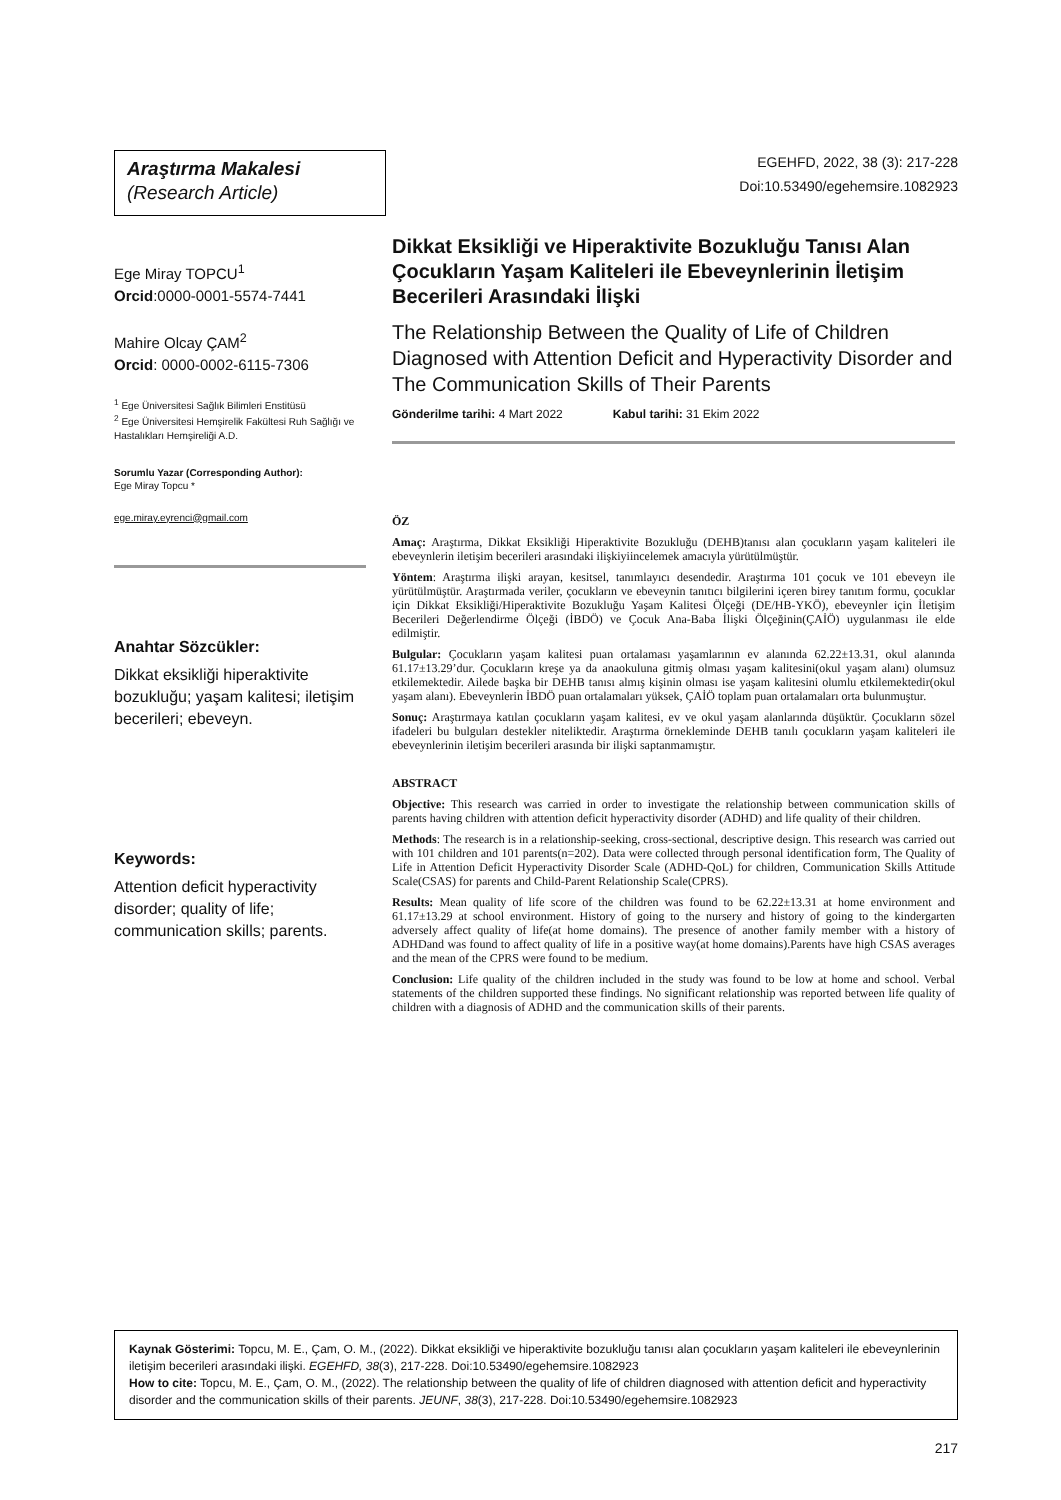Araştırma Makalesi
(Research Article)
EGEHFD, 2022, 38 (3): 217-228
Doi:10.53490/egehemsire.1082923
Ege Miray TOPCU<sup>1</sup>
Orcid:0000-0001-5574-7441
Mahire Olcay ÇAM<sup>2</sup>
Orcid: 0000-0002-6115-7306
<sup>1</sup> Ege Üniversitesi Sağlık Bilimleri Enstitüsü
<sup>2</sup> Ege Üniversitesi Hemşirelik Fakültesi Ruh Sağlığı ve Hastalıkları Hemşireliği A.D.
Sorumlu Yazar (Corresponding Author):
Ege Miray Topcu *
ege.miray.eyrenci@gmail.com
Anahtar Sözcükler:
Dikkat eksikliği hiperaktivite bozukluğu; yaşam kalitesi; iletişim becerileri; ebeveyn.
Keywords:
Attention deficit hyperactivity disorder; quality of life; communication skills; parents.
Dikkat Eksikliği ve Hiperaktivite Bozukluğu Tanısı Alan Çocukların Yaşam Kaliteleri ile Ebeveynlerinin İletişim Becerileri Arasındaki İlişki
The Relationship Between the Quality of Life of Children Diagnosed with Attention Deficit and Hyperactivity Disorder and The Communication Skills of Their Parents
Gönderilme tarihi: 4 Mart 2022 Kabul tarihi: 31 Ekim 2022
ÖZ
Amaç: Araştırma, Dikkat Eksikliği Hiperaktivite Bozukluğu (DEHB)tanısı alan çocukların yaşam kaliteleri ile ebeveynlerin iletişim becerileri arasındaki ilişkiyiincelemek amacıyla yürütülmüştür.
Yöntem: Araştırma ilişki arayan, kesitsel, tanımlayıcı desendedir. Araştırma 101 çocuk ve 101 ebeveyn ile yürütülmüştür. Araştırmada veriler, çocukların ve ebeveynin tanıtıcı bilgilerini içeren birey tanıtım formu, çocuklar için Dikkat Eksikliği/Hiperaktivite Bozukluğu Yaşam Kalitesi Ölçeği (DE/HB-YKÖ), ebeveynler için İletişim Becerileri Değerlendirme Ölçeği (İBDÖ) ve Çocuk Ana-Baba İlişki Ölçeğinin(ÇAİÖ) uygulanması ile elde edilmiştir.
Bulgular: Çocukların yaşam kalitesi puan ortalaması yaşamlarının ev alanında 62.22±13.31, okul alanında 61.17±13.29’dur. Çocukların kreşe ya da anaokuluna gitmiş olması yaşam kalitesini(okul yaşam alanı) olumsuz etkilemektedir. Ailede başka bir DEHB tanısı almış kişinin olması ise yaşam kalitesini olumlu etkilemektedir(okul yaşam alanı). Ebeveynlerin İBDÖ puan ortalamaları yüksek, ÇAİÖ toplam puan ortalamaları orta bulunmuştur.
Sonuç: Araştırmaya katılan çocukların yaşam kalitesi, ev ve okul yaşam alanlarında düşüktür. Çocukların sözel ifadeleri bu bulguları destekler niteliktedir. Araştırma örnekleminde DEHB tanılı çocukların yaşam kaliteleri ile ebeveynlerinin iletişim becerileri arasında bir ilişki saptanmamıştır.
ABSTRACT
Objective: This research was carried in order to investigate the relationship between communication skills of parents having children with attention deficit hyperactivity disorder (ADHD) and life quality of their children.
Methods: The research is in a relationship-seeking, cross-sectional, descriptive design. This research was carried out with 101 children and 101 parents(n=202). Data were collected through personal identification form, The Quality of Life in Attention Deficit Hyperactivity Disorder Scale (ADHD-QoL) for children, Communication Skills Attitude Scale(CSAS) for parents and Child-Parent Relationship Scale(CPRS).
Results: Mean quality of life score of the children was found to be 62.22±13.31 at home environment and 61.17±13.29 at school environment. History of going to the nursery and history of going to the kindergarten adversely affect quality of life(at home domains). The presence of another family member with a history of ADHDand was found to affect quality of life in a positive way(at home domains).Parents have high CSAS averages and the mean of the CPRS were found to be medium.
Conclusion: Life quality of the children included in the study was found to be low at home and school. Verbal statements of the children supported these findings. No significant relationship was reported between life quality of children with a diagnosis of ADHD and the communication skills of their parents.
Kaynak Gösterimi: Topcu, M. E., Çam, O. M., (2022). Dikkat eksikliği ve hiperaktivite bozukluğu tanısı alan çocukların yaşam kaliteleri ile ebeveynlerinin iletişim becerileri arasındaki ilişki. EGEHFD, 38(3), 217-228. Doi:10.53490/egehemsire.1082923
How to cite: Topcu, M. E., Çam, O. M., (2022). The relationship between the quality of life of children diagnosed with attention deficit and hyperactivity disorder and the communication skills of their parents. JEUNF, 38(3), 217-228. Doi:10.53490/egehemsire.1082923
217